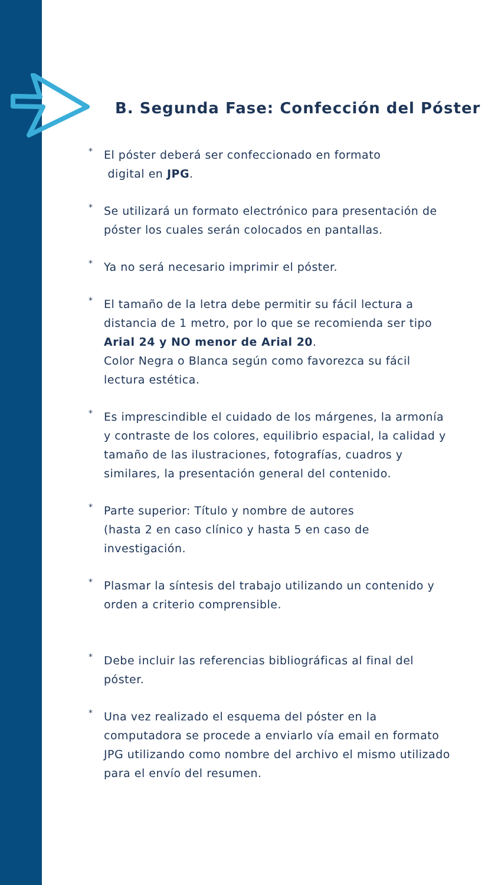B. Segunda Fase: Confección del Póster
*
El póster deberá ser confeccionado en formato
digital en JPG.
*
Se utilizará un formato electrónico para presentación de póster los cuales serán colocados en pantallas.
*
Ya no será necesario imprimir el póster.
*
El tamaño de la letra debe permitir su fácil lectura a distancia de 1 metro, por lo que se recomienda ser tipo Arial 24 y NO menor de Arial 20.
Color Negra o Blanca según como favorezca su fácil lectura estética.
*
Es imprescindible el cuidado de los márgenes, la armonía y contraste de los colores, equilibrio espacial, la calidad y tamaño de las ilustraciones, fotografías, cuadros y similares, la presentación general del contenido.
*
Parte superior: Título y nombre de autores
(hasta 2 en caso clínico y hasta 5 en caso de investigación.
*
Plasmar la síntesis del trabajo utilizando un contenido y orden a criterio comprensible.
*
Debe incluir las referencias bibliográficas al final del póster.
*
Una vez realizado el esquema del póster en la computadora se procede a enviarlo vía email en formato JPG utilizando como nombre del archivo el mismo utilizado para el envío del resumen.